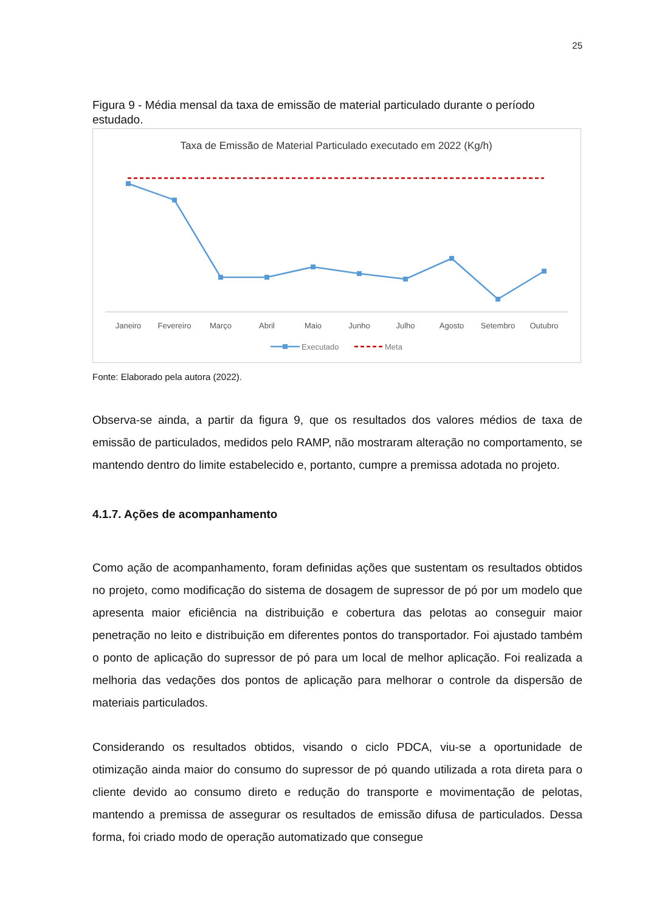25
Figura 9 - Média mensal da taxa de emissão de material particulado durante o período estudado.
Taxa de Emissão de Material Particulado executado em 2022 (Kg/h)
Janeiro
Fevereiro
Março
Abril
Maio
Junho
Julho
Agosto
Setembro
Outubro
Executado
Meta
Fonte: Elaborado pela autora (2022).
Observa-se ainda, a partir da figura 9, que os resultados dos valores médios de taxa de emissão de particulados, medidos pelo RAMP, não mostraram alteração no comportamento, se mantendo dentro do limite estabelecido e, portanto, cumpre a premissa adotada no projeto.
4.1.7. Ações de acompanhamento
Como ação de acompanhamento, foram definidas ações que sustentam os resultados obtidos no projeto, como modificação do sistema de dosagem de supressor de pó por um modelo que apresenta maior eficiência na distribuição e cobertura das pelotas ao conseguir maior penetração no leito e distribuição em diferentes pontos do transportador. Foi ajustado também o ponto de aplicação do supressor de pó para um local de melhor aplicação. Foi realizada a melhoria das vedações dos pontos de aplicação para melhorar o controle da dispersão de materiais particulados.
Considerando os resultados obtidos, visando o ciclo PDCA, viu-se a oportunidade de otimização ainda maior do consumo do supressor de pó quando utilizada a rota direta para o cliente devido ao consumo direto e redução do transporte e movimentação de pelotas, mantendo a premissa de assegurar os resultados de emissão difusa de particulados. Dessa forma, foi criado modo de operação automatizado que consegue